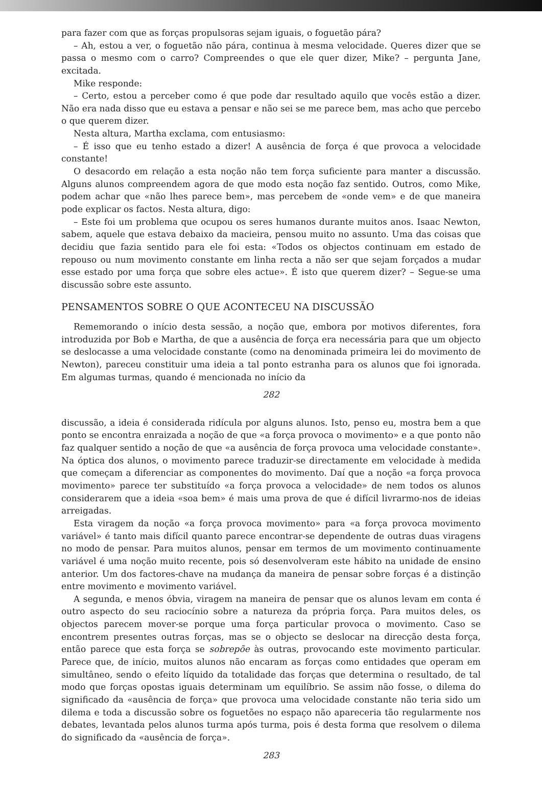para fazer com que as forças propulsoras sejam iguais, o foguetão pára?
– Ah, estou a ver, o foguetão não pára, continua à mesma velocidade. Queres dizer que se passa o mesmo com o carro? Compreendes o que ele quer dizer, Mike? – pergunta Jane, excitada.
Mike responde:
– Certo, estou a perceber como é que pode dar resultado aquilo que vocês estão a dizer. Não era nada disso que eu estava a pensar e não sei se me parece bem, mas acho que percebo o que querem dizer.
Nesta altura, Martha exclama, com entusiasmo:
– É isso que eu tenho estado a dizer! A ausência de força é que provoca a velocidade constante!
O desacordo em relação a esta noção não tem força suficiente para manter a discussão. Alguns alunos compreendem agora de que modo esta noção faz sentido. Outros, como Mike, podem achar que «não lhes parece bem», mas percebem de «onde vem» e de que maneira pode explicar os factos. Nesta altura, digo:
– Este foi um problema que ocupou os seres humanos durante muitos anos. Isaac Newton, sabem, aquele que estava debaixo da macieira, pensou muito no assunto. Uma das coisas que decidiu que fazia sentido para ele foi esta: «Todos os objectos continuam em estado de repouso ou num movimento constante em linha recta a não ser que sejam forçados a mudar esse estado por uma força que sobre eles actue». É isto que querem dizer? – Segue-se uma discussão sobre este assunto.
PENSAMENTOS SOBRE O QUE ACONTECEU NA DISCUSSÃO
Rememorando o início desta sessão, a noção que, embora por motivos diferentes, fora introduzida por Bob e Martha, de que a ausência de força era necessária para que um objecto se deslocasse a uma velocidade constante (como na denominada primeira lei do movimento de Newton), pareceu constituir uma ideia a tal ponto estranha para os alunos que foi ignorada. Em algumas turmas, quando é mencionada no início da
282
discussão, a ideia é considerada ridícula por alguns alunos. Isto, penso eu, mostra bem a que ponto se encontra enraizada a noção de que «a força provoca o movimento» e a que ponto não faz qualquer sentido a noção de que «a ausência de força provoca uma velocidade constante». Na óptica dos alunos, o movimento parece traduzir-se directamente em velocidade à medida que começam a diferenciar as componentes do movimento. Daí que a noção «a força provoca movimento» parece ter substituído «a força provoca a velocidade» de nem todos os alunos considerarem que a ideia «soa bem» é mais uma prova de que é difícil livrarmo-nos de ideias arreigadas.
Esta viragem da noção «a força provoca movimento» para «a força provoca movimento variável» é tanto mais difícil quanto parece encontrar-se dependente de outras duas viragens no modo de pensar. Para muitos alunos, pensar em termos de um movimento continuamente variável é uma noção muito recente, pois só desenvolveram este hábito na unidade de ensino anterior. Um dos factores-chave na mudança da maneira de pensar sobre forças é a distinção entre movimento e movimento variável.
A segunda, e menos óbvia, viragem na maneira de pensar que os alunos levam em conta é outro aspecto do seu raciocínio sobre a natureza da própria força. Para muitos deles, os objectos parecem mover-se porque uma força particular provoca o movimento. Caso se encontrem presentes outras forças, mas se o objecto se deslocar na direcção desta força, então parece que esta força se sobrepõe às outras, provocando este movimento particular. Parece que, de início, muitos alunos não encaram as forças como entidades que operam em simultâneo, sendo o efeito líquido da totalidade das forças que determina o resultado, de tal modo que forças opostas iguais determinam um equilíbrio. Se assim não fosse, o dilema do significado da «ausência de força» que provoca uma velocidade constante não teria sido um dilema e toda a discussão sobre os foguetões no espaço não apareceria tão regularmente nos debates, levantada pelos alunos turma após turma, pois é desta forma que resolvem o dilema do significado da «ausência de força».
283